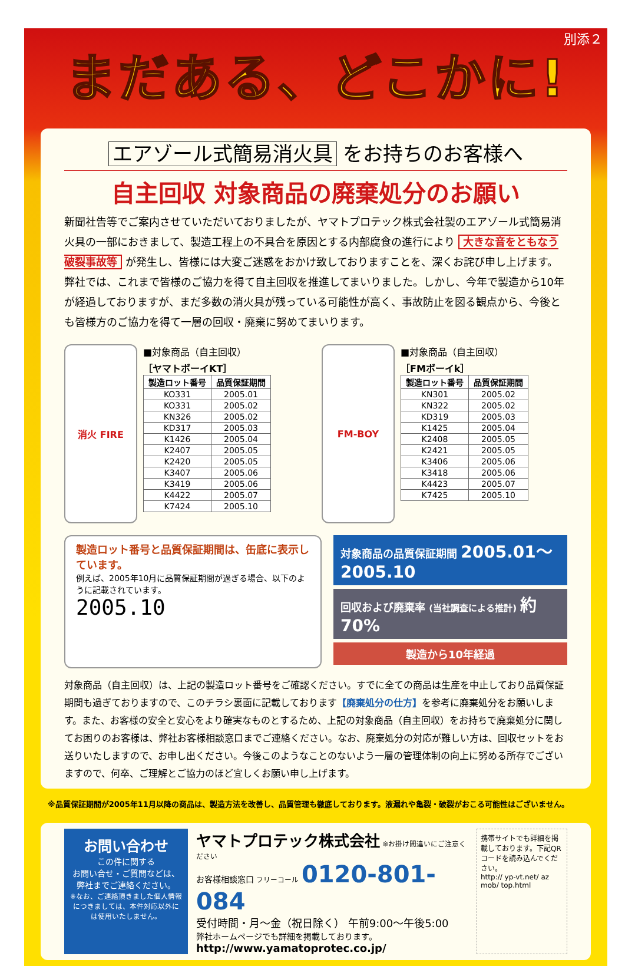別添２
まだある、どこかに!
エアゾール式簡易消火具 をお持ちのお客様へ
自主回収 対象商品の廃棄処分のお願い
新聞社告等でご案内させていただいておりましたが、ヤマトプロテック株式会社製のエアゾール式簡易消火具の一部におきまして、製造工程上の不具合を原因とする内部腐食の進行により 大きな音をともなう破裂事故等 が発生し、皆様には大変ご迷惑をおかけ致しておりますことを、深くお詫び申し上げます。
弊社では、これまで皆様のご協力を得て自主回収を推進してまいりました。しかし、今年で製造から10年が経過しておりますが、まだ多数の消火具が残っている可能性が高く、事故防止を図る観点から、今後とも皆様方のご協力を得て一層の回収・廃棄に努めてまいります。
消火 FIRE
■対象商品（自主回収）
［ヤマトボーイKT］
| 製造ロット番号 | 品質保証期間 |
| --- | --- |
| KO331 | 2005.01 |
| KO331 | 2005.02 |
| KN326 | 2005.02 |
| KD317 | 2005.03 |
| K1426 | 2005.04 |
| K2407 | 2005.05 |
| K2420 | 2005.05 |
| K3407 | 2005.06 |
| K3419 | 2005.06 |
| K4422 | 2005.07 |
| K7424 | 2005.10 |
FM-BOY
■対象商品（自主回収）
［FMボーイk］
| 製造ロット番号 | 品質保証期間 |
| --- | --- |
| KN301 | 2005.02 |
| KN322 | 2005.02 |
| KD319 | 2005.03 |
| K1425 | 2005.04 |
| K2408 | 2005.05 |
| K2421 | 2005.05 |
| K3406 | 2005.06 |
| K3418 | 2005.06 |
| K4423 | 2005.07 |
| K7425 | 2005.10 |
製造ロット番号と品質保証期間は、缶底に表示しています。
例えば、2005年10月に品質保証期間が過ぎる場合、以下のように記載されています。
2005.10
対象商品の品質保証期間 2005.01～2005.10
回収および廃棄率 (当社調査による推計) 約70%
製造から10年経過
対象商品（自主回収）は、上記の製造ロット番号をご確認ください。すでに全ての商品は生産を中止しており品質保証期間も過ぎておりますので、このチラシ裏面に記載しております【廃棄処分の仕方】を参考に廃棄処分をお願いします。また、お客様の安全と安心をより確実なものとするため、上記の対象商品（自主回収）をお持ちで廃棄処分に関してお困りのお客様は、弊社お客様相談窓口までご連絡ください。なお、廃棄処分の対応が難しい方は、回収セットをお送りいたしますので、お申し出ください。今後このようなことのないよう一層の管理体制の向上に努める所存でございますので、何卒、ご理解とご協力のほど宜しくお願い申し上げます。
※品質保証期間が2005年11月以降の商品は、製造方法を改善し、品質管理も徹底しております。液漏れや亀裂・破裂がおこる可能性はございません。
お問い合わせ
この件に関する
お問い合せ・ご質問などは、
弊社までご連絡ください。
※なお、ご連絡頂きました個人情報につきましては、本件対応以外には使用いたしません。
ヤマトプロテック株式会社 ※お掛け間違いにご注意ください
お客様相談窓口 フリーコール 0120-801-084
受付時間・月～金（祝日除く） 午前9:00～午後5:00
弊社ホームページでも詳細を掲載しております。
http://www.yamatoprotec.co.jp/
携帯サイトでも詳細を掲載しております。下記QRコードを読み込んでください。
http:// yp-vt.net/ az mob/ top.html